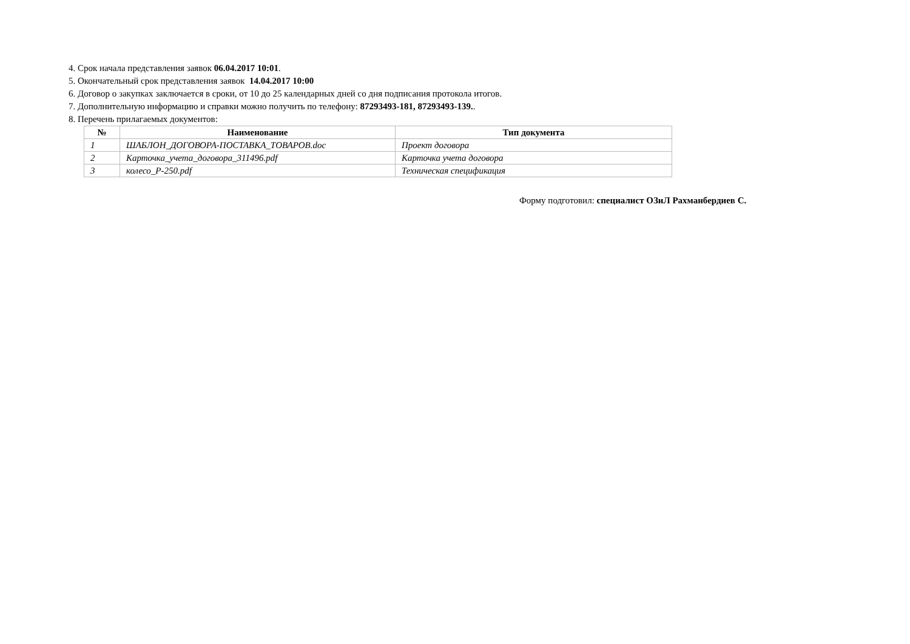4. Срок начала представления заявок 06.04.2017 10:01.
5. Окончательный срок представления заявок 14.04.2017 10:00
6. Договор о закупках заключается в сроки, от 10 до 25 календарных дней со дня подписания протокола итогов.
7. Дополнительную информацию и справки можно получить по телефону: 87293493-181, 87293493-139..
8. Перечень прилагаемых документов:
| № | Наименование | Тип документа |
| --- | --- | --- |
| 1 | ШАБЛОН_ДОГОВОРА-ПОСТАВКА_ТОВАРОВ.doc | Проект договора |
| 2 | Карточка_учета_договора_311496.pdf | Карточка учета договора |
| 3 | колесо_Р-250.pdf | Техническая спецификация |
Форму подготовил: специалист ОЗиЛ Рахманбердиев С.